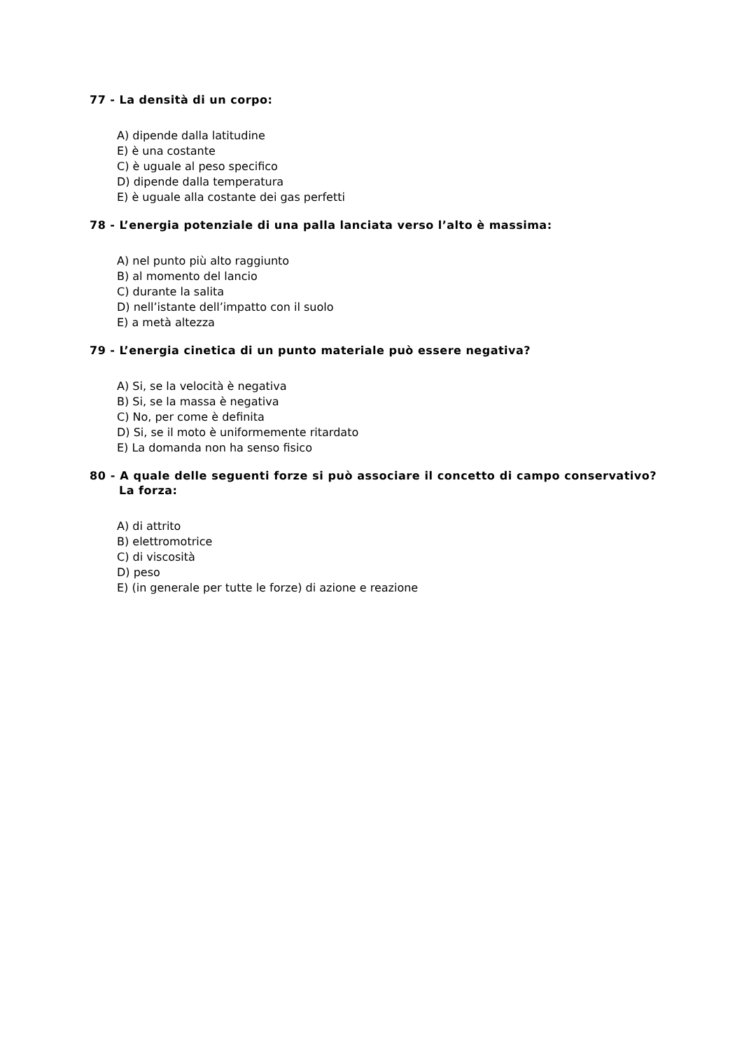77 - La densità di un corpo:
A) dipende dalla latitudine
E) è una costante
C) è uguale al peso specifico
D) dipende dalla temperatura
E) è uguale alla costante dei gas perfetti
78 - L’energia potenziale di una palla lanciata verso l’alto è massima:
A) nel punto più alto raggiunto
B) al momento del lancio
C) durante la salita
D) nell’istante dell’impatto con il suolo
E) a metà altezza
79 - L’energia cinetica di un punto materiale può essere negativa?
A) Si, se la velocità è negativa
B) Si, se la massa è negativa
C) No, per come è definita
D) Si, se il moto è uniformemente ritardato
E) La domanda non ha senso fisico
80 - A quale delle seguenti forze si può associare il concetto di campo conservativo? La forza:
A) di attrito
B) elettromotrice
C) di viscosità
D) peso
E) (in generale per tutte le forze) di azione e reazione